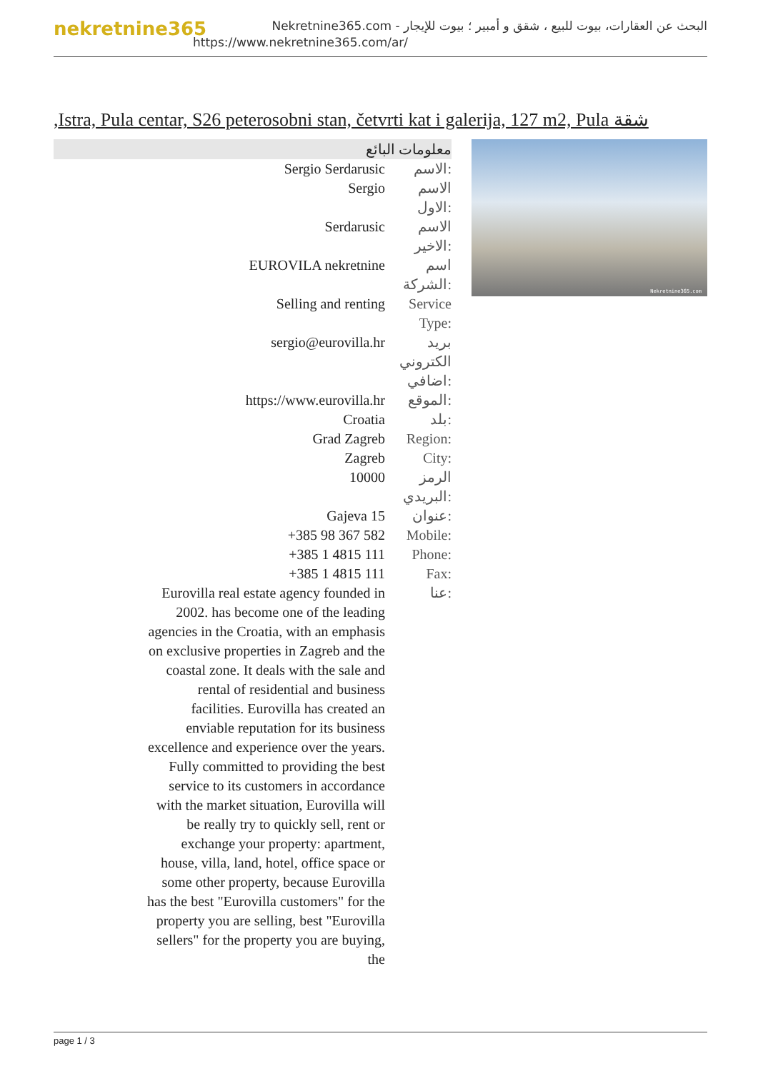nekretnine365
البحث عن العقارات، بيوت للبيع ، شقق و أمبير ؛ بيوت للإيجار - Nekretnine365.com
https://www.nekretnine365.com/ar/
شقة Istra, Pula centar, S26 peterosobni stan, četvrti kat i galerija, 127 m2, Pula,
| معلومات البائع | |
| --- | --- |
| Sergio Serdarusic | الاسم: |
| Sergio | الاسم الاول: |
| Serdarusic | الاسم الاخير: |
| EUROVILA nekretnine | اسم الشركة: |
| Selling and renting | Service Type: |
| sergio@eurovilla.hr | بريد الكتروني اضافي: |
| https://www.eurovilla.hr | الموقع: |
| Croatia | بلد: |
| Grad Zagreb | Region: |
| Zagreb | City: |
| 10000 | الرمز البريدي: |
| Gajeva 15 | عنوان: |
| +385 98 367 582 | Mobile: |
| +385 1 4815 111 | Phone: |
| +385 1 4815 111 | Fax: |
| Eurovilla real estate agency founded in 2002. has become one of the leading agencies in the Croatia, with an emphasis on exclusive properties in Zagreb and the coastal zone. It deals with the sale and rental of residential and business facilities. Eurovilla has created an enviable reputation for its business excellence and experience over the years. Fully committed to providing the best service to its customers in accordance with the market situation, Eurovilla will be really try to quickly sell, rent or exchange your property: apartment, house, villa, land, hotel, office space or some other property, because Eurovilla has the best "Eurovilla customers" for the property you are selling, best "Eurovilla sellers" for the property you are buying, the | عنا: |
Nekretnine365.com
page 1 / 3